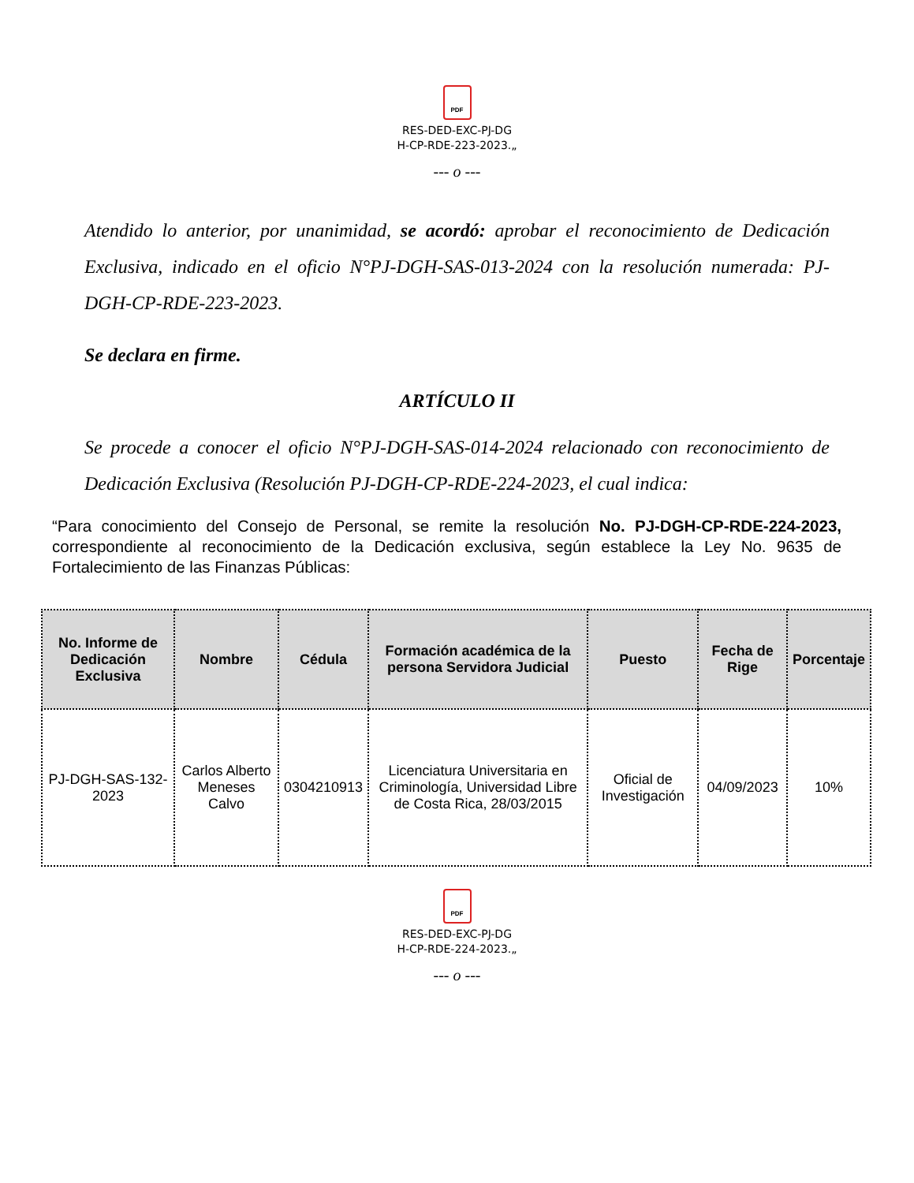PDF
RES-DED-EXC-PJ-DG
H-CP-RDE-223-2023.„
--- o ---
Atendido lo anterior, por unanimidad, se acordó: aprobar el reconocimiento de Dedicación Exclusiva, indicado en el oficio N°PJ-DGH-SAS-013-2024 con la resolución numerada: PJ-DGH-CP-RDE-223-2023.
Se declara en firme.
ARTÍCULO II
Se procede a conocer el oficio N°PJ-DGH-SAS-014-2024 relacionado con reconocimiento de Dedicación Exclusiva (Resolución PJ-DGH-CP-RDE-224-2023, el cual indica:
“Para conocimiento del Consejo de Personal, se remite la resolución No. PJ-DGH-CP-RDE-224-2023, correspondiente al reconocimiento de la Dedicación exclusiva, según establece la Ley No. 9635 de Fortalecimiento de las Finanzas Públicas:
| No. Informe de Dedicación Exclusiva | Nombre | Cédula | Formación académica de la persona Servidora Judicial | Puesto | Fecha de Rige | Porcentaje |
| --- | --- | --- | --- | --- | --- | --- |
| PJ-DGH-SAS-132-2023 | Carlos Alberto Meneses Calvo | 0304210913 | Licenciatura Universitaria en Criminología, Universidad Libre de Costa Rica, 28/03/2015 | Oficial de Investigación | 04/09/2023 | 10% |
PDF
RES-DED-EXC-PJ-DG
H-CP-RDE-224-2023.„
--- o ---